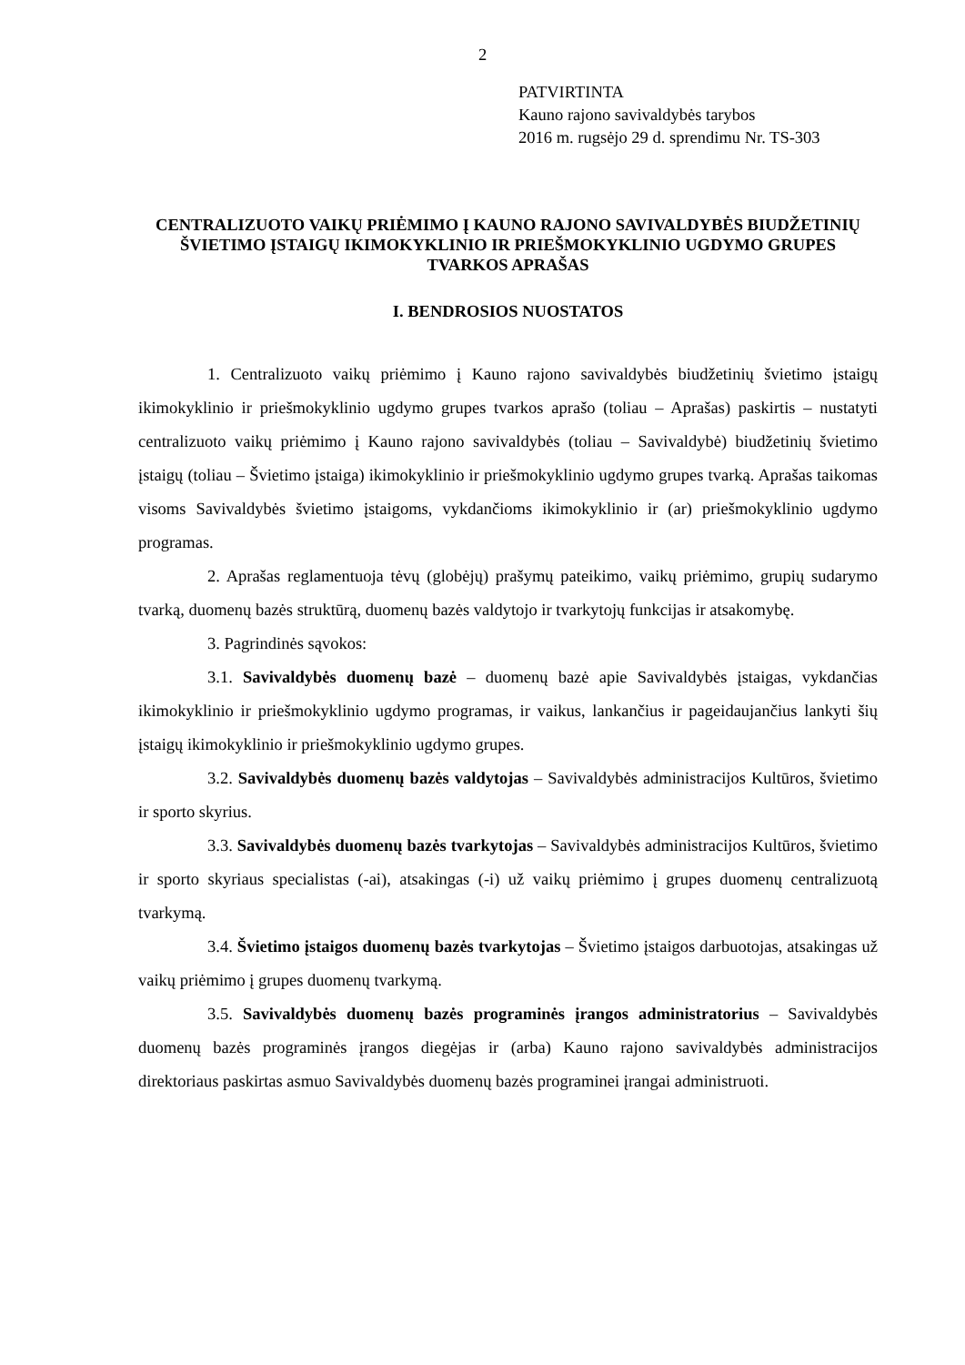2
PATVIRTINTA
Kauno rajono savivaldybės tarybos
2016 m. rugsėjo 29 d. sprendimu Nr. TS-303
CENTRALIZUOTO VAIKŲ PRIĖMIMO Į KAUNO RAJONO SAVIVALDYBĖS BIUDŽETINIŲ ŠVIETIMO ĮSTAIGŲ IKIMOKYKLINIO IR PRIEŠMOKYKLINIO UGDYMO GRUPES TVARKOS APRAŠAS
I. BENDROSIOS NUOSTATOS
1. Centralizuoto vaikų priėmimo į Kauno rajono savivaldybės biudžetinių švietimo įstaigų ikimokyklinio ir priešmokyklinio ugdymo grupes tvarkos aprašo (toliau – Aprašas) paskirtis – nustatyti centralizuoto vaikų priėmimo į Kauno rajono savivaldybės (toliau – Savivaldybė) biudžetinių švietimo įstaigų (toliau – Švietimo įstaiga) ikimokyklinio ir priešmokyklinio ugdymo grupes tvarką. Aprašas taikomas visoms Savivaldybės švietimo įstaigoms, vykdančioms ikimokyklinio ir (ar) priešmokyklinio ugdymo programas.
2. Aprašas reglamentuoja tėvų (globėjų) prašymų pateikimo, vaikų priėmimo, grupių sudarymo tvarką, duomenų bazės struktūrą, duomenų bazės valdytojo ir tvarkytojų funkcijas ir atsakomybę.
3. Pagrindinės sąvokos:
3.1. Savivaldybės duomenų bazė – duomenų bazė apie Savivaldybės įstaigas, vykdančias ikimokyklinio ir priešmokyklinio ugdymo programas, ir vaikus, lankančius ir pageidaujančius lankyti šių įstaigų ikimokyklinio ir priešmokyklinio ugdymo grupes.
3.2. Savivaldybės duomenų bazės valdytojas – Savivaldybės administracijos Kultūros, švietimo ir sporto skyrius.
3.3. Savivaldybės duomenų bazės tvarkytojas – Savivaldybės administracijos Kultūros, švietimo ir sporto skyriaus specialistas (-ai), atsakingas (-i) už vaikų priėmimo į grupes duomenų centralizuotą tvarkymą.
3.4. Švietimo įstaigos duomenų bazės tvarkytojas – Švietimo įstaigos darbuotojas, atsakingas už vaikų priėmimo į grupes duomenų tvarkymą.
3.5. Savivaldybės duomenų bazės programinės įrangos administratorius – Savivaldybės duomenų bazės programinės įrangos diegėjas ir (arba) Kauno rajono savivaldybės administracijos direktoriaus paskirtas asmuo Savivaldybės duomenų bazės programinei įrangai administruoti.